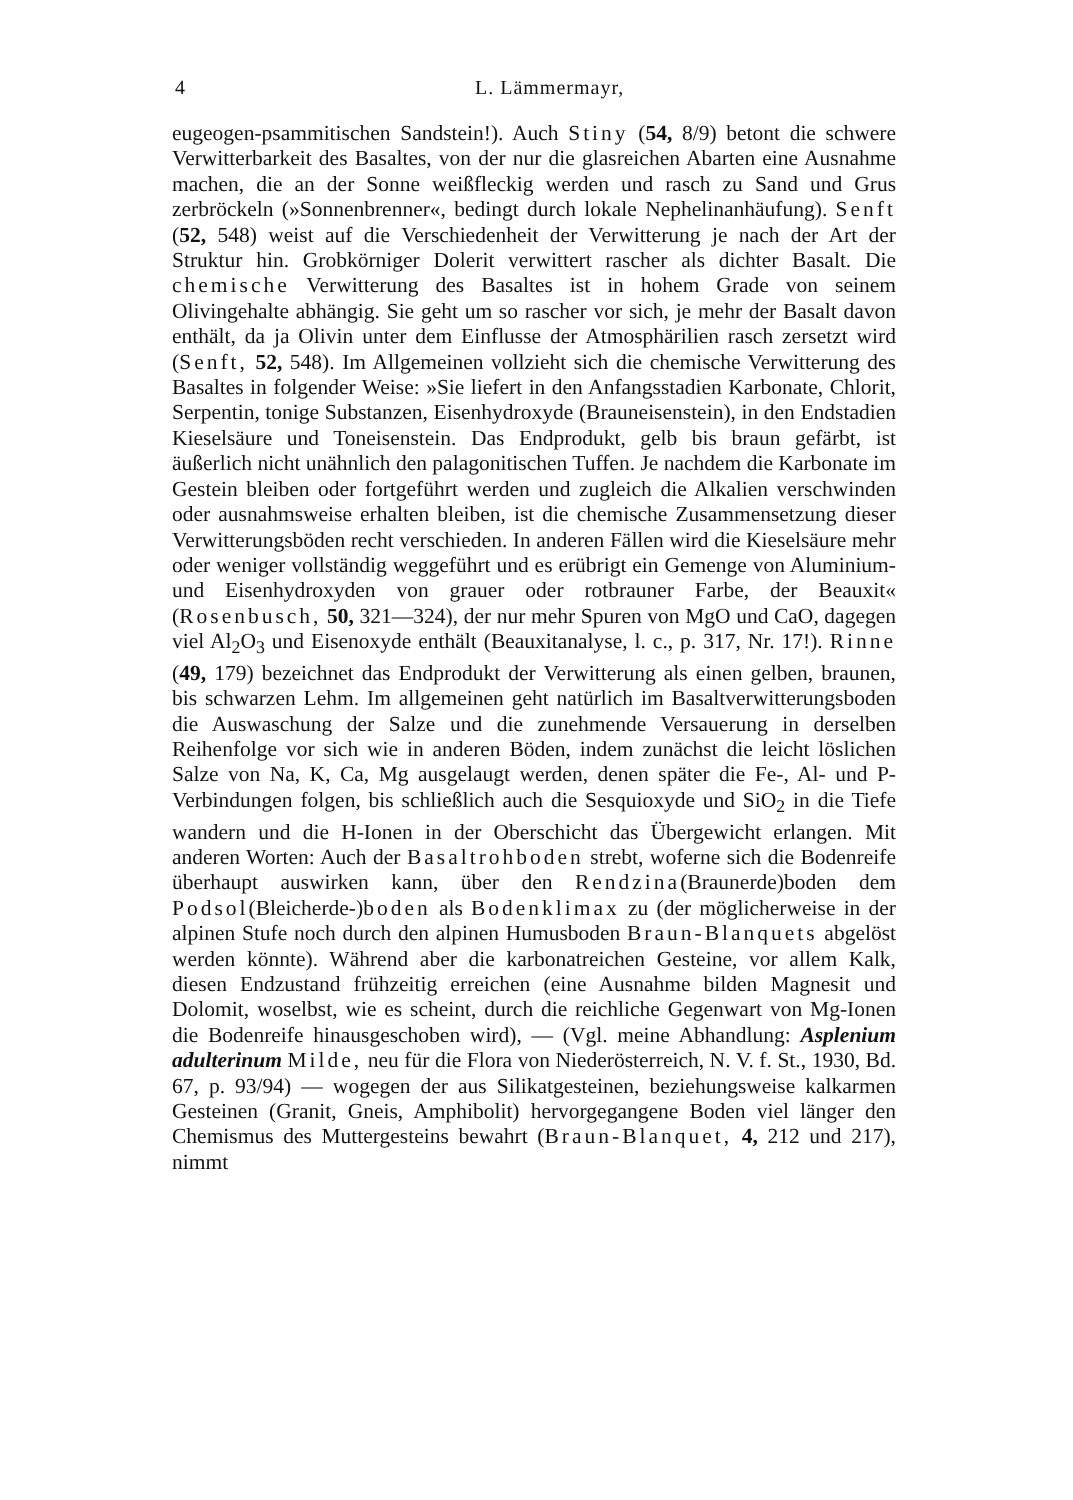4 L. Lämmermayr,
eugeogen-psammitischen Sandstein!). Auch Stiny (54, 8/9) betont die schwere Verwitterbarkeit des Basaltes, von der nur die glasreichen Abarten eine Ausnahme machen, die an der Sonne weißfleckig werden und rasch zu Sand und Grus zerbröckeln (»Sonnenbrenner«, bedingt durch lokale Nephelinanhäufung). Senft (52, 548) weist auf die Verschiedenheit der Verwitterung je nach der Art der Struktur hin. Grobkörniger Dolerit verwittert rascher als dichter Basalt. Die chemische Verwitterung des Basaltes ist in hohem Grade von seinem Olivingehalte abhängig. Sie geht um so rascher vor sich, je mehr der Basalt davon enthält, da ja Olivin unter dem Einflusse der Atmosphärilien rasch zersetzt wird (Senft, 52, 548). Im Allgemeinen vollzieht sich die chemische Verwitterung des Basaltes in folgender Weise: »Sie liefert in den Anfangsstadien Karbonate, Chlorit, Serpentin, tonige Substanzen, Eisenhydroxyde (Brauneisenstein), in den Endstadien Kieselsäure und Toneisenstein. Das Endprodukt, gelb bis braun gefärbt, ist äußerlich nicht unähnlich den palagonitischen Tuffen. Je nachdem die Karbonate im Gestein bleiben oder fortgeführt werden und zugleich die Alkalien verschwinden oder ausnahmsweise erhalten bleiben, ist die chemische Zusammensetzung dieser Verwitterungsböden recht verschieden. In anderen Fällen wird die Kieselsäure mehr oder weniger vollständig weggeführt und es erübrigt ein Gemenge von Aluminium- und Eisenhydroxyden von grauer oder rotbrauner Farbe, der Beauxit« (Rosenbusch, 50, 321—324), der nur mehr Spuren von MgO und CaO, dagegen viel Al<sub>2</sub>O<sub>3</sub> und Eisenoxyde enthält (Beauxitanalyse, l. c., p. 317, Nr. 17!). Rinne (49, 179) bezeichnet das Endprodukt der Verwitterung als einen gelben, braunen, bis schwarzen Lehm. Im allgemeinen geht natürlich im Basaltverwitterungsboden die Auswaschung der Salze und die zunehmende Versauerung in derselben Reihenfolge vor sich wie in anderen Böden, indem zunächst die leicht löslichen Salze von Na, K, Ca, Mg ausgelaugt werden, denen später die Fe-, Al- und P-Verbindungen folgen, bis schließlich auch die Sesquioxyde und SiO<sub>2</sub> in die Tiefe wandern und die H-Ionen in der Oberschicht das Übergewicht erlangen. Mit anderen Worten: Auch der Basaltrohboden strebt, woferne sich die Bodenreife überhaupt auswirken kann, über den Rendzina(Braunerde)boden dem Podsol(Bleicherde-)boden als Bodenklimax zu (der möglicherweise in der alpinen Stufe noch durch den alpinen Humusboden Braun-Blanquets abgelöst werden könnte). Während aber die karbonatreichen Gesteine, vor allem Kalk, diesen Endzustand frühzeitig erreichen (eine Ausnahme bilden Magnesit und Dolomit, woselbst, wie es scheint, durch die reichliche Gegenwart von Mg-Ionen die Bodenreife hinausgeschoben wird), — (Vgl. meine Abhandlung: Asplenium adulterinum Milde, neu für die Flora von Niederösterreich, N. V. f. St., 1930, Bd. 67, p. 93/94) — wogegen der aus Silikatgesteinen, beziehungsweise kalkarmen Gesteinen (Granit, Gneis, Amphibolit) hervorgegangene Boden viel länger den Chemismus des Muttergesteins bewahrt (Braun-Blanquet, 4, 212 und 217), nimmt